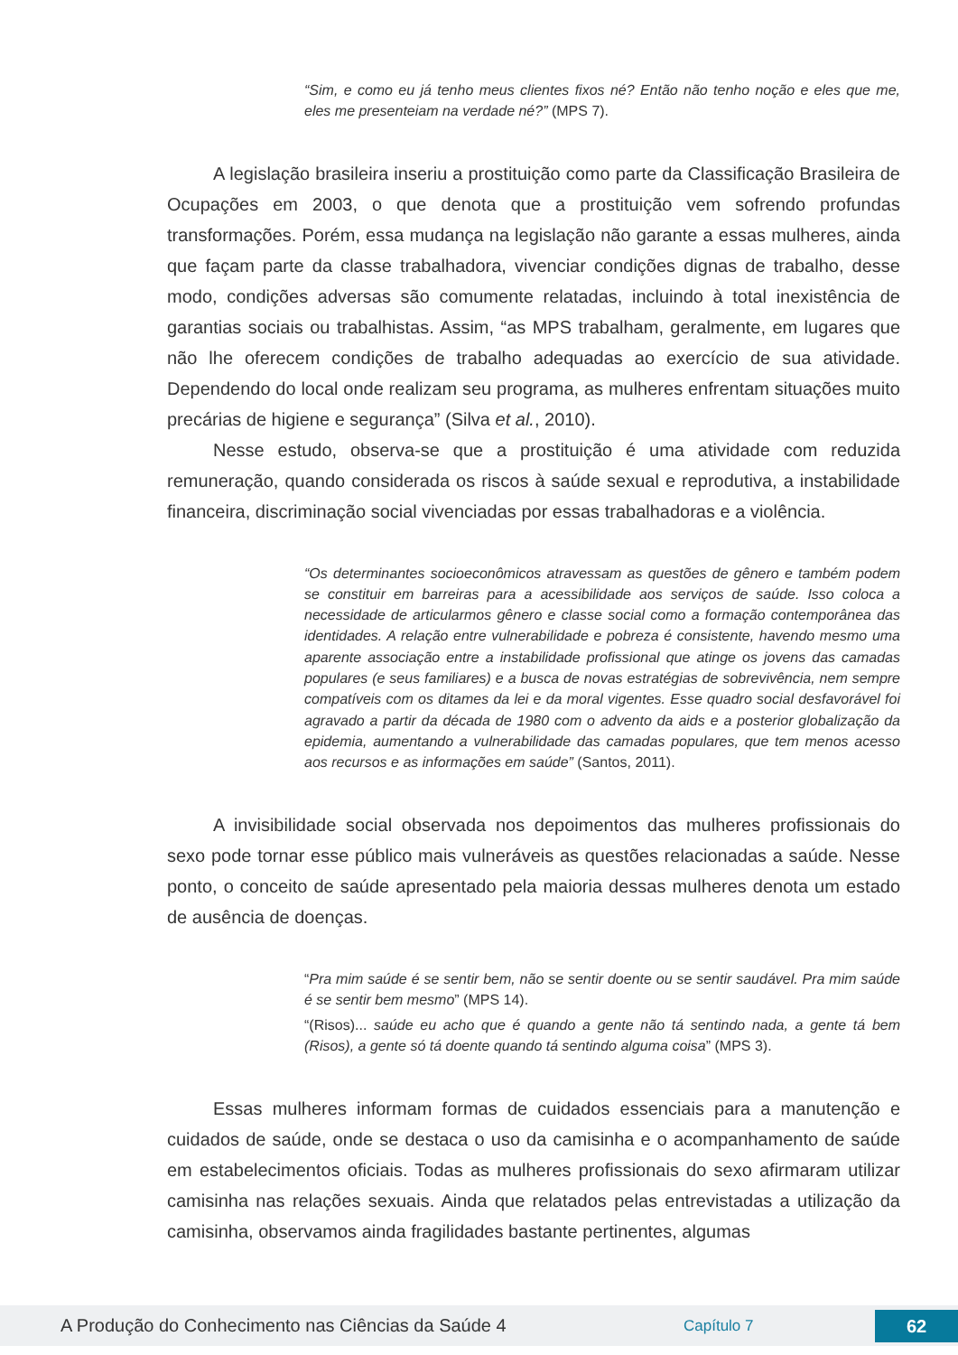“Sim, e como eu já tenho meus clientes fixos né? Então não tenho noção e eles que me, eles me presenteiam na verdade né?” (MPS 7).
A legislação brasileira inseriu a prostituição como parte da Classificação Brasileira de Ocupações em 2003, o que denota que a prostituição vem sofrendo profundas transformações. Porém, essa mudança na legislação não garante a essas mulheres, ainda que façam parte da classe trabalhadora, vivenciar condições dignas de trabalho, desse modo, condições adversas são comumente relatadas, incluindo à total inexistência de garantias sociais ou trabalhistas. Assim, “as MPS trabalham, geralmente, em lugares que não lhe oferecem condições de trabalho adequadas ao exercício de sua atividade. Dependendo do local onde realizam seu programa, as mulheres enfrentam situações muito precárias de higiene e segurança” (Silva et al., 2010).
Nesse estudo, observa-se que a prostituição é uma atividade com reduzida remuneração, quando considerada os riscos à saúde sexual e reprodutiva, a instabilidade financeira, discriminação social vivenciadas por essas trabalhadoras e a violência.
“Os determinantes socioeconômicos atravessam as questões de gênero e também podem se constituir em barreiras para a acessibilidade aos serviços de saúde. Isso coloca a necessidade de articularmos gênero e classe social como a formação contemporânea das identidades. A relação entre vulnerabilidade e pobreza é consistente, havendo mesmo uma aparente associação entre a instabilidade profissional que atinge os jovens das camadas populares (e seus familiares) e a busca de novas estratégias de sobrevivência, nem sempre compatíveis com os ditames da lei e da moral vigentes. Esse quadro social desfavorável foi agravado a partir da década de 1980 com o advento da aids e a posterior globalização da epidemia, aumentando a vulnerabilidade das camadas populares, que tem menos acesso aos recursos e as informações em saúde” (Santos, 2011).
A invisibilidade social observada nos depoimentos das mulheres profissionais do sexo pode tornar esse público mais vulneráveis as questões relacionadas a saúde. Nesse ponto, o conceito de saúde apresentado pela maioria dessas mulheres denota um estado de ausência de doenças.
“Pra mim saúde é se sentir bem, não se sentir doente ou se sentir saudável. Pra mim saúde é se sentir bem mesmo” (MPS 14).
“(Risos)... saúde eu acho que é quando a gente não tá sentindo nada, a gente tá bem (Risos), a gente só tá doente quando tá sentindo alguma coisa” (MPS 3).
Essas mulheres informam formas de cuidados essenciais para a manutenção e cuidados de saúde, onde se destaca o uso da camisinha e o acompanhamento de saúde em estabelecimentos oficiais. Todas as mulheres profissionais do sexo afirmaram utilizar camisinha nas relações sexuais. Ainda que relatados pelas entrevistadas a utilização da camisinha, observamos ainda fragilidades bastante pertinentes, algumas
A Produção do Conhecimento nas Ciências da Saúde 4
Capítulo 7
62